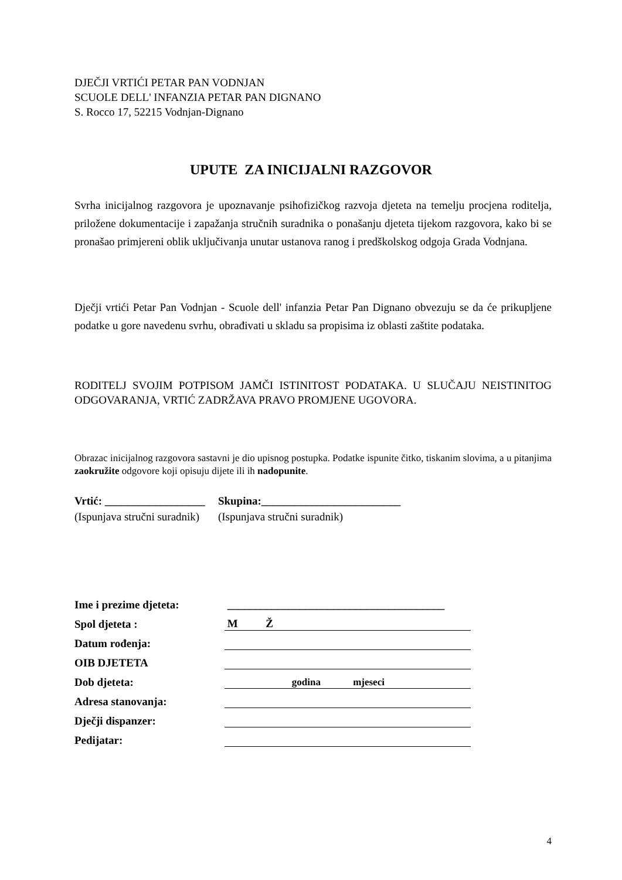DJEČJI VRTIĆI PETAR PAN VODNJAN
SCUOLE DELL' INFANZIA PETAR PAN DIGNANO
S. Rocco 17, 52215 Vodnjan-Dignano
UPUTE ZA INICIJALNI RAZGOVOR
Svrha inicijalnog razgovora je upoznavanje psihofizičkog razvoja djeteta na temelju procjena roditelja, priložene dokumentacije i zapažanja stručnih suradnika o ponašanju djeteta tijekom razgovora, kako bi se pronašao primjereni oblik uključivanja unutar ustanova ranog i predškolskog odgoja Grada Vodnjana.
Dječji vrtići Petar Pan Vodnjan - Scuole dell' infanzia Petar Pan Dignano obvezuju se da će prikupljene podatke u gore navedenu svrhu, obrađivati u skladu sa propisima iz oblasti zaštite podataka.
RODITELJ SVOJIM POTPISOM JAMČI ISTINITOST PODATAKA. U SLUČAJU NEISTINITOG ODGOVARANJA, VRTIĆ ZADRŽAVA PRAVO PROMJENE UGOVORA.
Obrazac inicijalnog razgovora sastavni je dio upisnog postupka. Podatke ispunite čitko, tiskanim slovima, a u pitanjima zaokružite odgovore koji opisuju dijete ili ih nadopunite.
Vrtić: __________________
(Ispunjava stručni suradnik)
Skupina:_________________________
(Ispunjava stručni suradnik)
| Ime i prezime djeteta: | _______________________________________ |
| Spol djeteta : | M Ž |
| Datum rođenja: | |
| OIB DJETETA | |
| Dob djeteta: | godina mjeseci |
| Adresa stanovanja: | |
| Dječji dispanzer: | |
| Pedijatar: | |
4